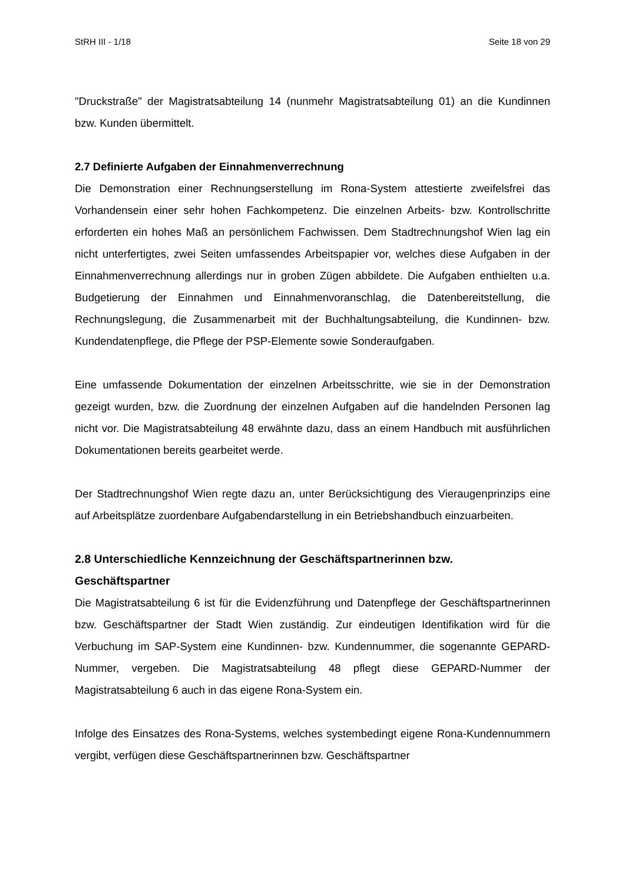StRH III - 1/18 Seite 18 von 29
"Druckstraße" der Magistratsabteilung 14 (nunmehr Magistratsabteilung 01) an die Kundinnen bzw. Kunden übermittelt.
2.7 Definierte Aufgaben der Einnahmenverrechnung
Die Demonstration einer Rechnungserstellung im Rona-System attestierte zweifelsfrei das Vorhandensein einer sehr hohen Fachkompetenz. Die einzelnen Arbeits- bzw. Kontrollschritte erforderten ein hohes Maß an persönlichem Fachwissen. Dem Stadtrechnungshof Wien lag ein nicht unterfertigtes, zwei Seiten umfassendes Arbeitspapier vor, welches diese Aufgaben in der Einnahmenverrechnung allerdings nur in groben Zügen abbildete. Die Aufgaben enthielten u.a. Budgetierung der Einnahmen und Einnahmenvoranschlag, die Datenbereitstellung, die Rechnungslegung, die Zusammenarbeit mit der Buchhaltungsabteilung, die Kundinnen- bzw. Kundendatenpflege, die Pflege der PSP-Elemente sowie Sonderaufgaben.
Eine umfassende Dokumentation der einzelnen Arbeitsschritte, wie sie in der Demonstration gezeigt wurden, bzw. die Zuordnung der einzelnen Aufgaben auf die handelnden Personen lag nicht vor. Die Magistratsabteilung 48 erwähnte dazu, dass an einem Handbuch mit ausführlichen Dokumentationen bereits gearbeitet werde.
Der Stadtrechnungshof Wien regte dazu an, unter Berücksichtigung des Vieraugenprinzips eine auf Arbeitsplätze zuordenbare Aufgabendarstellung in ein Betriebshandbuch einzuarbeiten.
2.8 Unterschiedliche Kennzeichnung der Geschäftspartnerinnen bzw. Geschäftspartner
Die Magistratsabteilung 6 ist für die Evidenzführung und Datenpflege der Geschäftspartnerinnen bzw. Geschäftspartner der Stadt Wien zuständig. Zur eindeutigen Identifikation wird für die Verbuchung im SAP-System eine Kundinnen- bzw. Kundennummer, die sogenannte GEPARD-Nummer, vergeben. Die Magistratsabteilung 48 pflegt diese GEPARD-Nummer der Magistratsabteilung 6 auch in das eigene Rona-System ein.
Infolge des Einsatzes des Rona-Systems, welches systembedingt eigene Rona-Kundennummern vergibt, verfügen diese Geschäftspartnerinnen bzw. Geschäftspartner